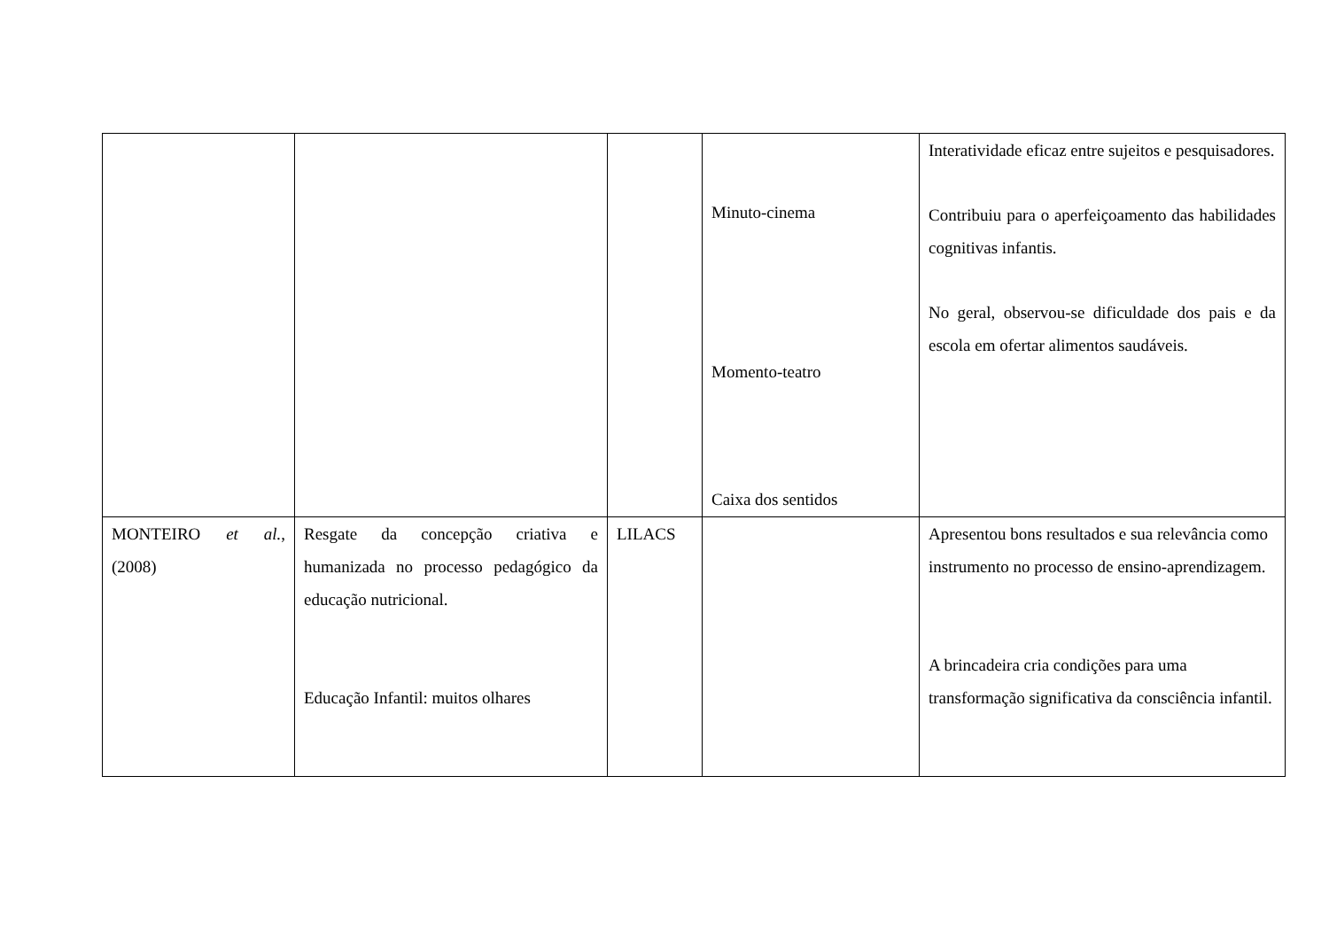| | | | Minuto-cinema Momento-teatro Caixa dos sentidos | Interatividade eficaz entre sujeitos e pesquisadores. Contribuiu para o aperfeiçoamento das habilidades cognitivas infantis. No geral, observou-se dificuldade dos pais e da escola em ofertar alimentos saudáveis. |
| MONTEIRO et al. , (2008) | Resgate da concepção criativa e humanizada no processo pedagógico da educação nutricional. Educação Infantil: muitos olhares | LILACS | | Apresentou bons resultados e sua relevância como instrumento no processo de ensino-aprendizagem. A brincadeira cria condições para uma transformação significativa da consciência infantil. |